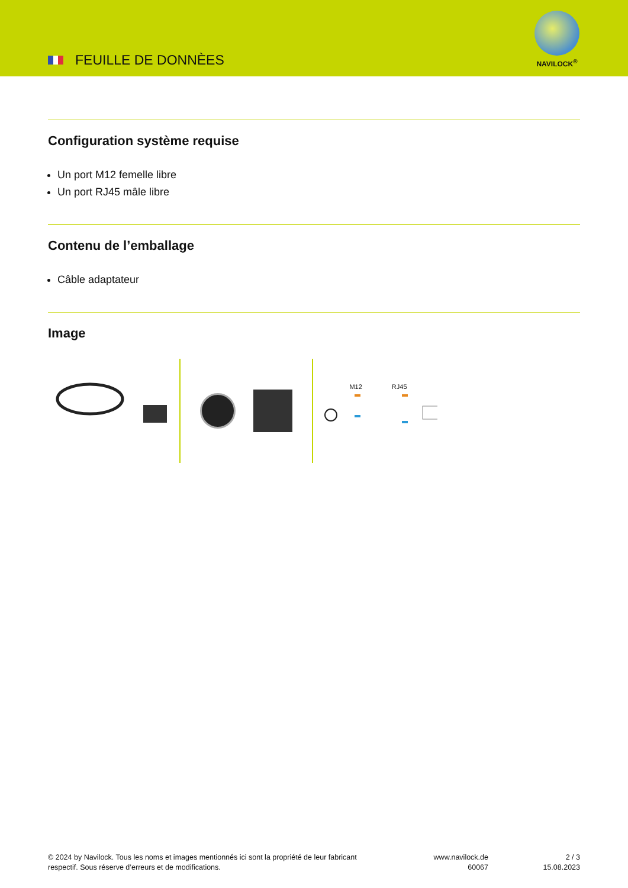FEUILLE DE DONNÈES
NAVILOCK<sup>®</sup>
Configuration système requise
Un port M12 femelle libre
Un port RJ45 mâle libre
Contenu de l’emballage
Câble adaptateur
Image
M12 RJ45
© 2024 by Navilock. Tous les noms et images mentionnés ici sont la propriété de leur fabricant
respectif. Sous réserve d’erreurs et de modifications.
www.navilock.de
60067
2 / 3
15.08.2023